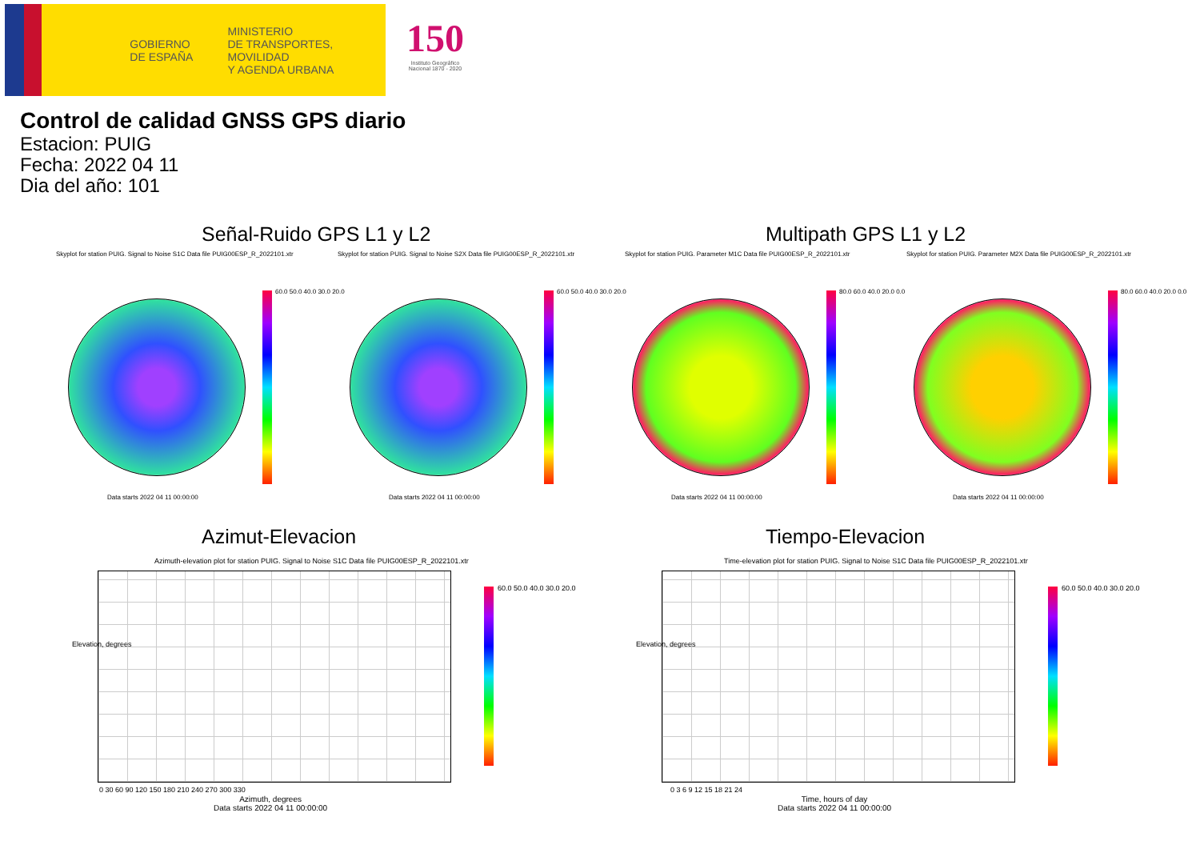GOBIERNO
DE ESPAÑA
MINISTERIO
DE TRANSPORTES, MOVILIDAD
Y AGENDA URBANA
150
Instituto Geográfico
Nacional 1870 - 2020
Control de calidad GNSS GPS diario
Estacion: PUIG
Fecha: 2022 04 11
Dia del año: 101
Señal-Ruido GPS L1 y L2 Multipath GPS L1 y L2
Skyplot for station PUIG. Signal to Noise S1C Data file PUIG00ESP_R_2022101.xtr
Skyplot for station PUIG. Signal to Noise S2X Data file PUIG00ESP_R_2022101.xtr
Skyplot for station PUIG. Parameter M1C Data file PUIG00ESP_R_2022101.xtr
Skyplot for station PUIG. Parameter M2X Data file PUIG00ESP_R_2022101.xtr
60.0 50.0 40.0 30.0 20.0 60.0 50.0 40.0 30.0 20.0 80.0 60.0 40.0 20.0 0.0 80.0 60.0 40.0 20.0 0.0
Data starts 2022 04 11 00:00:00
Data starts 2022 04 11 00:00:00
Data starts 2022 04 11 00:00:00
Data starts 2022 04 11 00:00:00
Azimut-Elevacion Tiempo-Elevacion
Azimuth-elevation plot for station PUIG. Signal to Noise S1C Data file PUIG00ESP_R_2022101.xtr
Time-elevation plot for station PUIG. Signal to Noise S1C Data file PUIG00ESP_R_2022101.xtr
60.0 50.0 40.0 30.0 20.0 60.0 50.0 40.0 30.0 20.0
Elevation, degrees Elevation, degrees
0 30 60 90 120 150 180 210 240 270 300 330
0 3 6 9 12 15 18 21 24
Azimuth, degrees
Data starts 2022 04 11 00:00:00
Time, hours of day
Data starts 2022 04 11 00:00:00